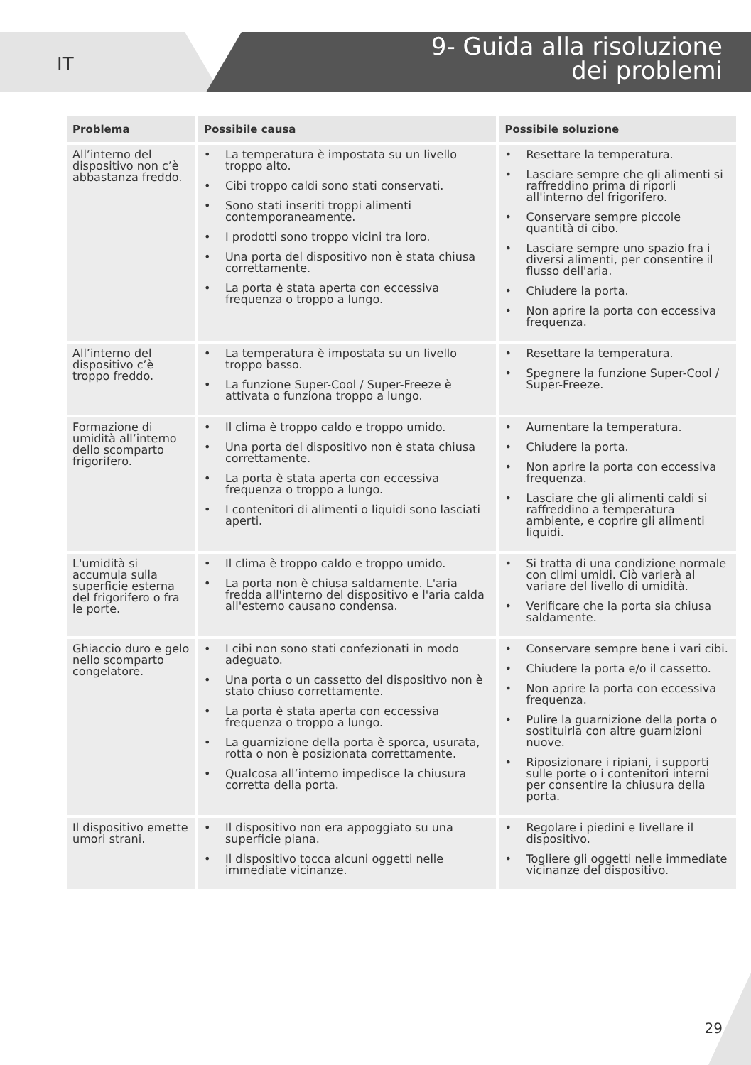IT
9- Guida alla risoluzione
dei problemi
| Problema | Possibile causa | Possibile soluzione |
| --- | --- | --- |
| All’interno del dispositivo non c’è abbastanza freddo. | • La temperatura è impostata su un livello troppo alto. • Cibi troppo caldi sono stati conservati. • Sono stati inseriti troppi alimenti contemporaneamente. • I prodotti sono troppo vicini tra loro. • Una porta del dispositivo non è stata chiusa correttamente. • La porta è stata aperta con eccessiva frequenza o troppo a lungo. | • Resettare la temperatura. • Lasciare sempre che gli alimenti si raffreddino prima di riporli all'interno del frigorifero. • Conservare sempre piccole quantità di cibo. • Lasciare sempre uno spazio fra i diversi alimenti, per consentire il flusso dell'aria. • Chiudere la porta. • Non aprire la porta con eccessiva frequenza. |
| All’interno del dispositivo c’è troppo freddo. | • La temperatura è impostata su un livello troppo basso. • La funzione Super-Cool / Super-Freeze è attivata o funziona troppo a lungo. | • Resettare la temperatura. • Spegnere la funzione Super-Cool / Super-Freeze. |
| Formazione di umidità all’interno dello scomparto frigorifero. | • Il clima è troppo caldo e troppo umido. • Una porta del dispositivo non è stata chiusa correttamente. • La porta è stata aperta con eccessiva frequenza o troppo a lungo. • I contenitori di alimenti o liquidi sono lasciati aperti. | • Aumentare la temperatura. • Chiudere la porta. • Non aprire la porta con eccessiva frequenza. • Lasciare che gli alimenti caldi si raffreddino a temperatura ambiente, e coprire gli alimenti liquidi. |
| L'umidità si accumula sulla superficie esterna del frigorifero o fra le porte. | • Il clima è troppo caldo e troppo umido. • La porta non è chiusa saldamente. L'aria fredda all'interno del dispositivo e l'aria calda all'esterno causano condensa. | • Si tratta di una condizione normale con climi umidi. Ciò varierà al variare del livello di umidità. • Verificare che la porta sia chiusa saldamente. |
| Ghiaccio duro e gelo nello scomparto congelatore. | • I cibi non sono stati confezionati in modo adeguato. • Una porta o un cassetto del dispositivo non è stato chiuso correttamente. • La porta è stata aperta con eccessiva frequenza o troppo a lungo. • La guarnizione della porta è sporca, usurata, rotta o non è posizionata correttamente. • Qualcosa all’interno impedisce la chiusura corretta della porta. | • Conservare sempre bene i vari cibi. • Chiudere la porta e/o il cassetto. • Non aprire la porta con eccessiva frequenza. • Pulire la guarnizione della porta o sostituirla con altre guarnizioni nuove. • Riposizionare i ripiani, i supporti sulle porte o i contenitori interni per consentire la chiusura della porta. |
| Il dispositivo emette umori strani. | • Il dispositivo non era appoggiato su una superficie piana. • Il dispositivo tocca alcuni oggetti nelle immediate vicinanze. | • Regolare i piedini e livellare il dispositivo. • Togliere gli oggetti nelle immediate vicinanze del dispositivo. |
29